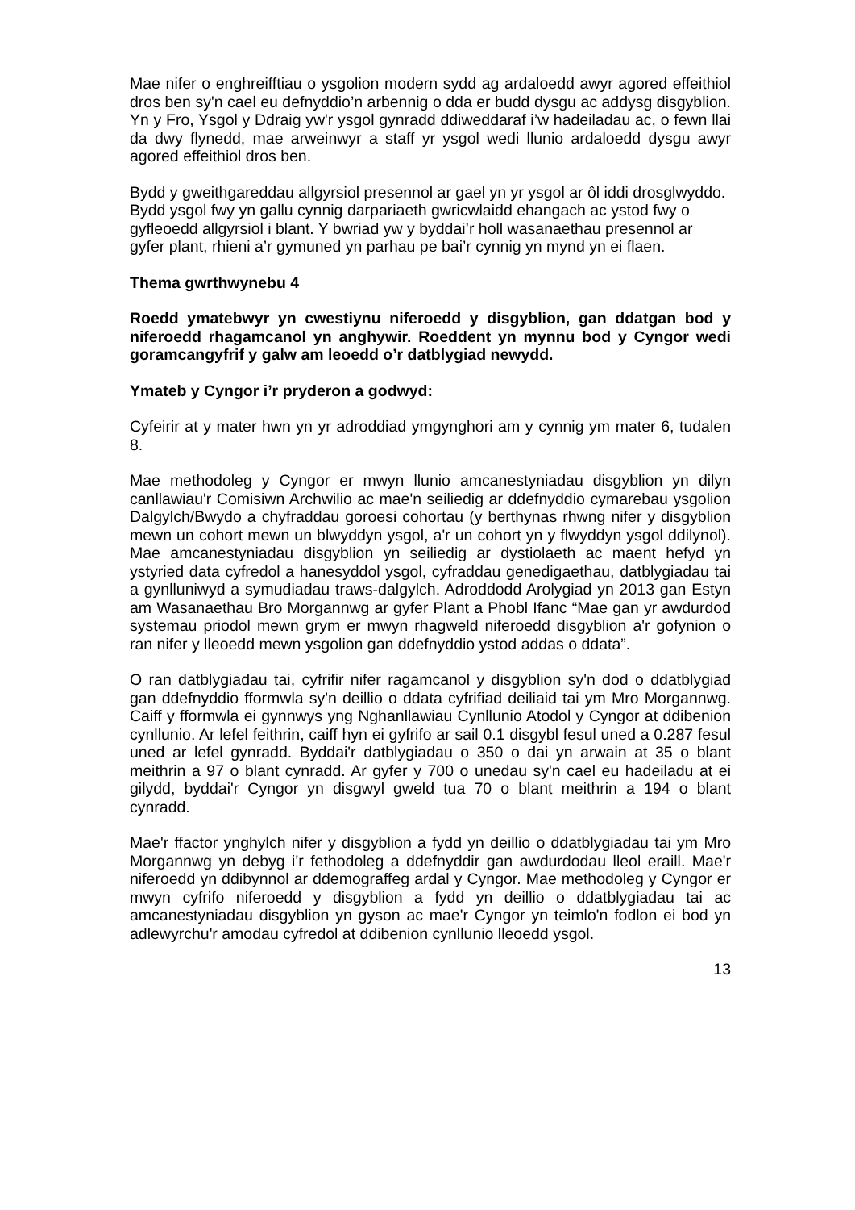Mae nifer o enghreifftiau o ysgolion modern sydd ag ardaloedd awyr agored effeithiol dros ben sy'n cael eu defnyddio’n arbennig o dda er budd dysgu ac addysg disgyblion. Yn y Fro, Ysgol y Ddraig yw'r ysgol gynradd ddiweddaraf i’w hadeiladau ac, o fewn llai da dwy flynedd, mae arweinwyr a staff yr ysgol wedi llunio ardaloedd dysgu awyr agored effeithiol dros ben.
Bydd y gweithgareddau allgyrsiol presennol ar gael yn yr ysgol ar ôl iddi drosglwyddo. Bydd ysgol fwy yn gallu cynnig darpariaeth gwricwlaidd ehangach ac ystod fwy o gyfleoedd allgyrsiol i blant. Y bwriad yw y byddai’r holl wasanaethau presennol ar gyfer plant, rhieni a’r gymuned yn parhau pe bai’r cynnig yn mynd yn ei flaen.
Thema gwrthwynebu 4
Roedd ymatebwyr yn cwestiynu niferoedd y disgyblion, gan ddatgan bod y niferoedd rhagamcanol yn anghywir. Roeddent yn mynnu bod y Cyngor wedi goramcangyfrif y galw am leoedd o’r datblygiad newydd.
Ymateb y Cyngor i’r pryderon a godwyd:
Cyfeirir at y mater hwn yn yr adroddiad ymgynghori am y cynnig ym mater 6, tudalen 8.
Mae methodoleg y Cyngor er mwyn llunio amcanestyniadau disgyblion yn dilyn canllawiau'r Comisiwn Archwilio ac mae'n seiliedig ar ddefnyddio cymarebau ysgolion Dalgylch/Bwydo a chyfraddau goroesi cohortau (y berthynas rhwng nifer y disgyblion mewn un cohort mewn un blwyddyn ysgol, a'r un cohort yn y flwyddyn ysgol ddilynol). Mae amcanestyniadau disgyblion yn seiliedig ar dystiolaeth ac maent hefyd yn ystyried data cyfredol a hanesyddol ysgol, cyfraddau genedigaethau, datblygiadau tai a gynlluniwyd a symudiadau traws-dalgylch. Adroddodd Arolygiad yn 2013 gan Estyn am Wasanaethau Bro Morgannwg ar gyfer Plant a Phobl Ifanc “Mae gan yr awdurdod systemau priodol mewn grym er mwyn rhagweld niferoedd disgyblion a'r gofynion o ran nifer y lleoedd mewn ysgolion gan ddefnyddio ystod addas o ddata”.
O ran datblygiadau tai, cyfrifir nifer ragamcanol y disgyblion sy'n dod o ddatblygiad gan ddefnyddio fformwla sy'n deillio o ddata cyfrifiad deiliaid tai ym Mro Morgannwg. Caiff y fformwla ei gynnwys yng Nghanllawiau Cynllunio Atodol y Cyngor at ddibenion cynllunio. Ar lefel feithrin, caiff hyn ei gyfrifo ar sail 0.1 disgybl fesul uned a 0.287 fesul uned ar lefel gynradd. Byddai'r datblygiadau o 350 o dai yn arwain at 35 o blant meithrin a 97 o blant cynradd. Ar gyfer y 700 o unedau sy'n cael eu hadeiladu at ei gilydd, byddai'r Cyngor yn disgwyl gweld tua 70 o blant meithrin a 194 o blant cynradd.
Mae'r ffactor ynghylch nifer y disgyblion a fydd yn deillio o ddatblygiadau tai ym Mro Morgannwg yn debyg i'r fethodoleg a ddefnyddir gan awdurdodau lleol eraill. Mae'r niferoedd yn ddibynnol ar ddemograffeg ardal y Cyngor. Mae methodoleg y Cyngor er mwyn cyfrifo niferoedd y disgyblion a fydd yn deillio o ddatblygiadau tai ac amcanestyniadau disgyblion yn gyson ac mae'r Cyngor yn teimlo'n fodlon ei bod yn adlewyrchu'r amodau cyfredol at ddibenion cynllunio lleoedd ysgol.
13